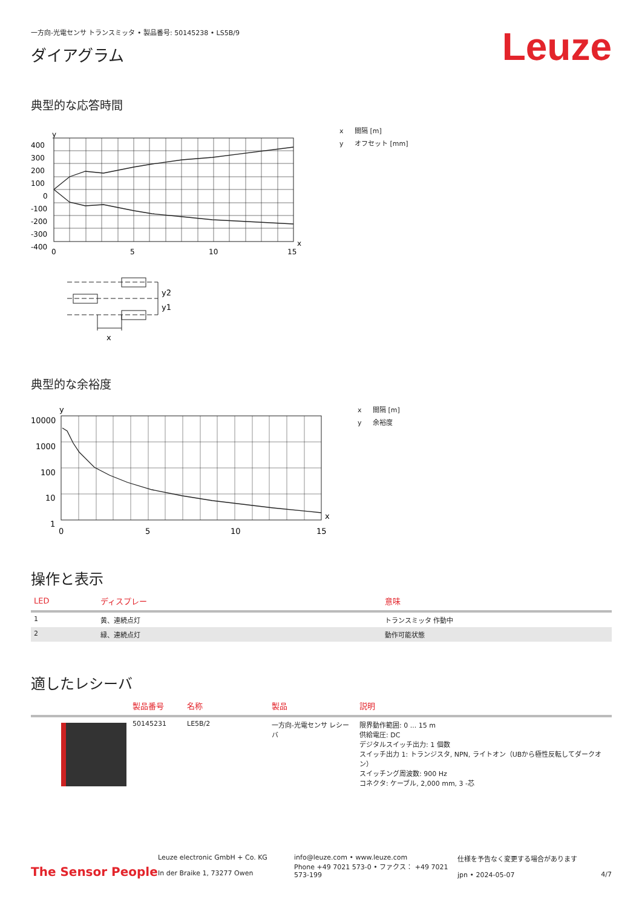一方向-光電センサ トランスミッタ • 製品番号: 50145238 • LS5B/9
ダイアグラム
Leuze
典型的な応答時間
y
400
300
200
100
0
-100
-200
-300
-400
0
5
10
15
x
x 間隔 [m]
y オフセット [mm]
y2
y1
x
典型的な余裕度
y
10000
1000
100
10
1
0
5
10
15
x
x 間隔 [m]
y 余裕度
操作と表示
| LED | ディスプレー | 意味 |
| --- | --- | --- |
| 1 | 黄、連続点灯 | トランスミッタ 作動中 |
| 2 | 緑、連続点灯 | 動作可能状態 |
適したレシーバ
| | 製品番号 | 名称 | 製品 | 説明 |
| --- | --- | --- | --- | --- |
| | 50145231 | LE5B/2 | 一方向-光電センサ レシーバ | 限界動作範囲: 0 ... 15 m 供給電圧: DC デジタルスイッチ出力: 1 個数 スイッチ出力 1: トランジスタ, NPN, ライトオン（UBから極性反転してダークオン） スイッチング周波数: 900 Hz コネクタ: ケーブル, 2,000 mm, 3 -芯 |
The Sensor People
Leuze electronic GmbH + Co. KG
In der Braike 1, 73277 Owen
info@leuze.com • www.leuze.com
Phone +49 7021 573-0 • ファクス： +49 7021 573-199
仕様を予告なく変更する場合があります
jpn • 2024-05-07
4/7